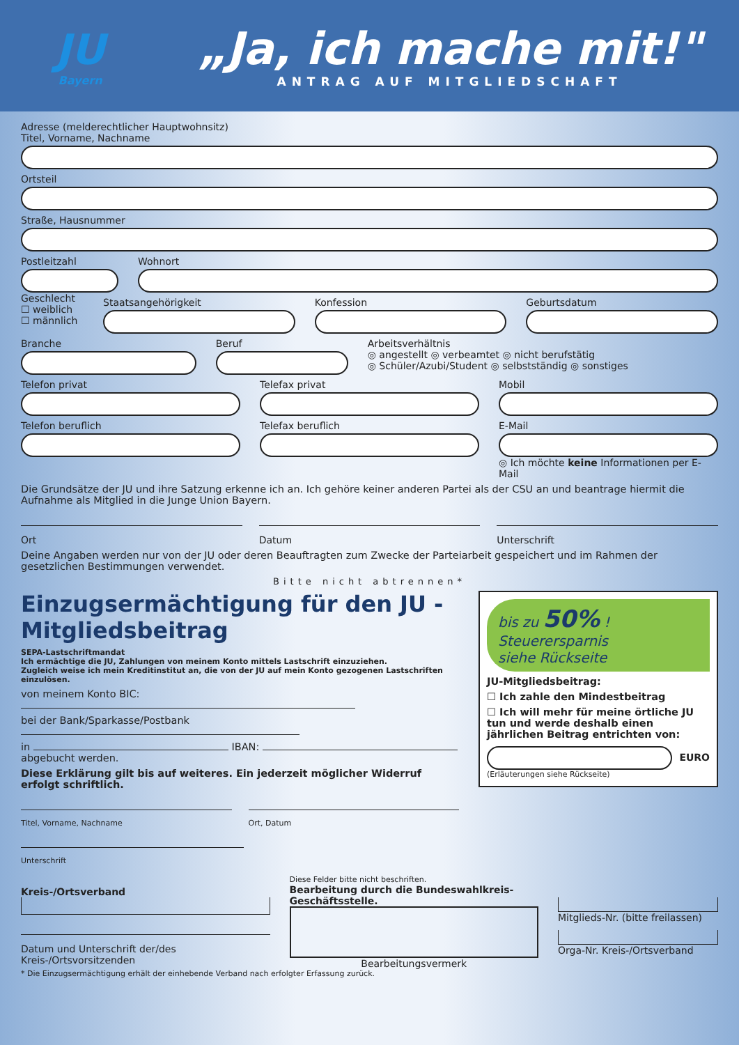JU
Bayern
„Ja, ich mache mit!"
ANTRAG AUF MITGLIEDSCHAFT
Adresse (melderechtlicher Hauptwohnsitz)
Titel, Vorname, Nachname
Ortsteil
Straße, Hausnummer
Postleitzahl Wohnort
Geschlecht
☐ weiblich
☐ männlich
Staatsangehörigkeit Konfession Geburtsdatum
Branche Beruf Arbeitsverhältnis
◎ angestellt ◎ verbeamtet ◎ nicht berufstätig
◎ Schüler/Azubi/Student ◎ selbstständig ◎ sonstiges
Telefon privat Telefax privat Mobil
Telefon beruflich Telefax beruflich E-Mail
◎ Ich möchte keine Informationen per E-Mail
Die Grundsätze der JU und ihre Satzung erkenne ich an. Ich gehöre keiner anderen Partei als der CSU an und beantrage hiermit die Aufnahme als Mitglied in die Junge Union Bayern.
Ort Datum Unterschrift
Deine Angaben werden nur von der JU oder deren Beauftragten zum Zwecke der Parteiarbeit gespeichert und im Rahmen der gesetzlichen Bestimmungen verwendet.
Bitte nicht abtrennen*
Einzugsermächtigung für den JU -Mitgliedsbeitrag
SEPA-Lastschriftmandat
Ich ermächtige die JU, Zahlungen von meinem Konto mittels Lastschrift einzuziehen.
Zugleich weise ich mein Kreditinstitut an, die von der JU auf mein Konto gezogenen Lastschriften einzulösen.
von meinem Konto BIC:
bei der Bank/Sparkasse/Postbank
in IBAN:
abgebucht werden.
Diese Erklärung gilt bis auf weiteres. Ein jederzeit möglicher Widerruf erfolgt schriftlich.
Titel, Vorname, Nachname Ort, Datum
Unterschrift
bis zu 50% !
Steuerersparnis
siehe Rückseite
JU-Mitgliedsbeitrag:
☐ Ich zahle den Mindestbeitrag
☐ Ich will mehr für meine örtliche JU tun und werde deshalb einen jährlichen Beitrag entrichten von:
EURO
(Erläuterungen siehe Rückseite)
Kreis-/Ortsverband
Datum und Unterschrift der/des Kreis-/Ortsvorsitzenden
Diese Felder bitte nicht beschriften.
Bearbeitung durch die Bundeswahlkreis-Geschäftsstelle.
Bearbeitungsvermerk
Mitglieds-Nr. (bitte freilassen)
Orga-Nr. Kreis-/Ortsverband
* Die Einzugsermächtigung erhält der einhebende Verband nach erfolgter Erfassung zurück.